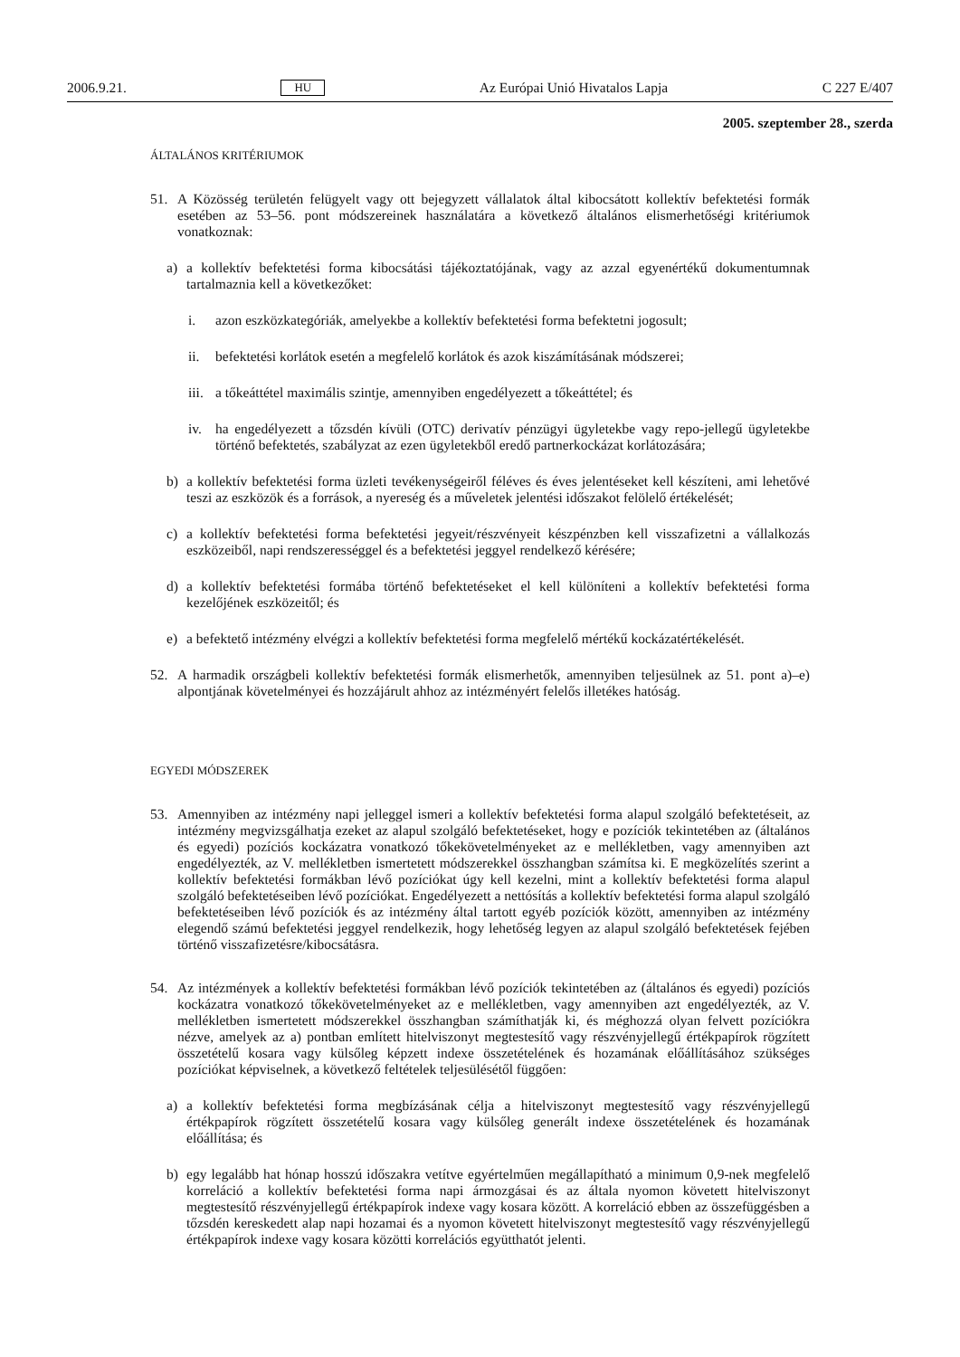2006.9.21. HU Az Európai Unió Hivatalos Lapja C 227 E/407
2005. szeptember 28., szerda
ÁLTALÁNOS KRITÉRIUMOK
51. A Közösség területén felügyelt vagy ott bejegyzett vállalatok által kibocsátott kollektív befektetési formák esetében az 53–56. pont módszereinek használatára a következő általános elismerhetőségi kritériumok vonatkoznak:
a) a kollektív befektetési forma kibocsátási tájékoztatójának, vagy az azzal egyenértékű dokumentumnak tartalmaznia kell a következőket:
i. azon eszközkategóriák, amelyekbe a kollektív befektetési forma befektetni jogosult;
ii. befektetési korlátok esetén a megfelelő korlátok és azok kiszámításának módszerei;
iii.
a tőkeáttétel maximális szintje, amennyiben engedélyezett a tőkeáttétel; és
iv. ha engedélyezett a tőzsdén kívüli (OTC) derivatív pénzügyi ügyletekbe vagy repo-jellegű ügyletekbe történő befektetés, szabályzat az ezen ügyletekből eredő partnerkockázat korlátozására;
b) a kollektív befektetési forma üzleti tevékenységeiről féléves és éves jelentéseket kell készíteni, ami lehetővé teszi az eszközök és a források, a nyereség és a műveletek jelentési időszakot felölelő értékelését;
c) a kollektív befektetési forma befektetési jegyeit/részvényeit készpénzben kell visszafizetni a vállalkozás eszközeiből, napi rendszerességgel és a befektetési jeggyel rendelkező kérésére;
d) a kollektív befektetési formába történő befektetéseket el kell különíteni a kollektív befektetési forma kezelőjének eszközeitől; és
e) a befektető intézmény elvégzi a kollektív befektetési forma megfelelő mértékű kockázatértékelését.
52. A harmadik országbeli kollektív befektetési formák elismerhetők, amennyiben teljesülnek az 51. pont a)–e) alpontjának követelményei és hozzájárult ahhoz az intézményért felelős illetékes hatóság.
EGYEDI MÓDSZEREK
53. Amennyiben az intézmény napi jelleggel ismeri a kollektív befektetési forma alapul szolgáló befektetéseit, az intézmény megvizsgálhatja ezeket az alapul szolgáló befektetéseket, hogy e pozíciók tekintetében az (általános és egyedi) pozíciós kockázatra vonatkozó tőkekövetelményeket az e mellékletben, vagy amennyiben azt engedélyezték, az V. mellékletben ismertetett módszerekkel összhangban számítsa ki. E megközelítés szerint a kollektív befektetési formákban lévő pozíciókat úgy kell kezelni, mint a kollektív befektetési forma alapul szolgáló befektetéseiben lévő pozíciókat. Engedélyezett a nettósítás a kollektív befektetési forma alapul szolgáló befektetéseiben lévő pozíciók és az intézmény által tartott egyéb pozíciók között, amennyiben az intézmény elegendő számú befektetési jeggyel rendelkezik, hogy lehetőség legyen az alapul szolgáló befektetések fejében történő visszafizetésre/kibocsátásra.
54. Az intézmények a kollektív befektetési formákban lévő pozíciók tekintetében az (általános és egyedi) pozíciós kockázatra vonatkozó tőkekövetelményeket az e mellékletben, vagy amennyiben azt engedélyezték, az V. mellékletben ismertetett módszerekkel összhangban számíthatják ki, és méghozzá olyan felvett pozíciókra nézve, amelyek az a) pontban említett hitelviszonyt megtestesítő vagy részvényjellegű értékpapírok rögzített összetételű kosara vagy külsőleg képzett indexe összetételének és hozamának előállításához szükséges pozíciókat képviselnek, a következő feltételek teljesülésétől függően:
a) a kollektív befektetési forma megbízásának célja a hitelviszonyt megtestesítő vagy részvényjellegű értékpapírok rögzített összetételű kosara vagy külsőleg generált indexe összetételének és hozamának előállítása; és
b) egy legalább hat hónap hosszú időszakra vetítve egyértelműen megállapítható a minimum 0,9-nek megfelelő korreláció a kollektív befektetési forma napi ármozgásai és az általa nyomon követett hitelviszonyt megtestesítő részvényjellegű értékpapírok indexe vagy kosara között. A korreláció ebben az összefüggésben a tőzsdén kereskedett alap napi hozamai és a nyomon követett hitelviszonyt megtestesítő vagy részvényjellegű értékpapírok indexe vagy kosara közötti korrelációs együtthatót jelenti.